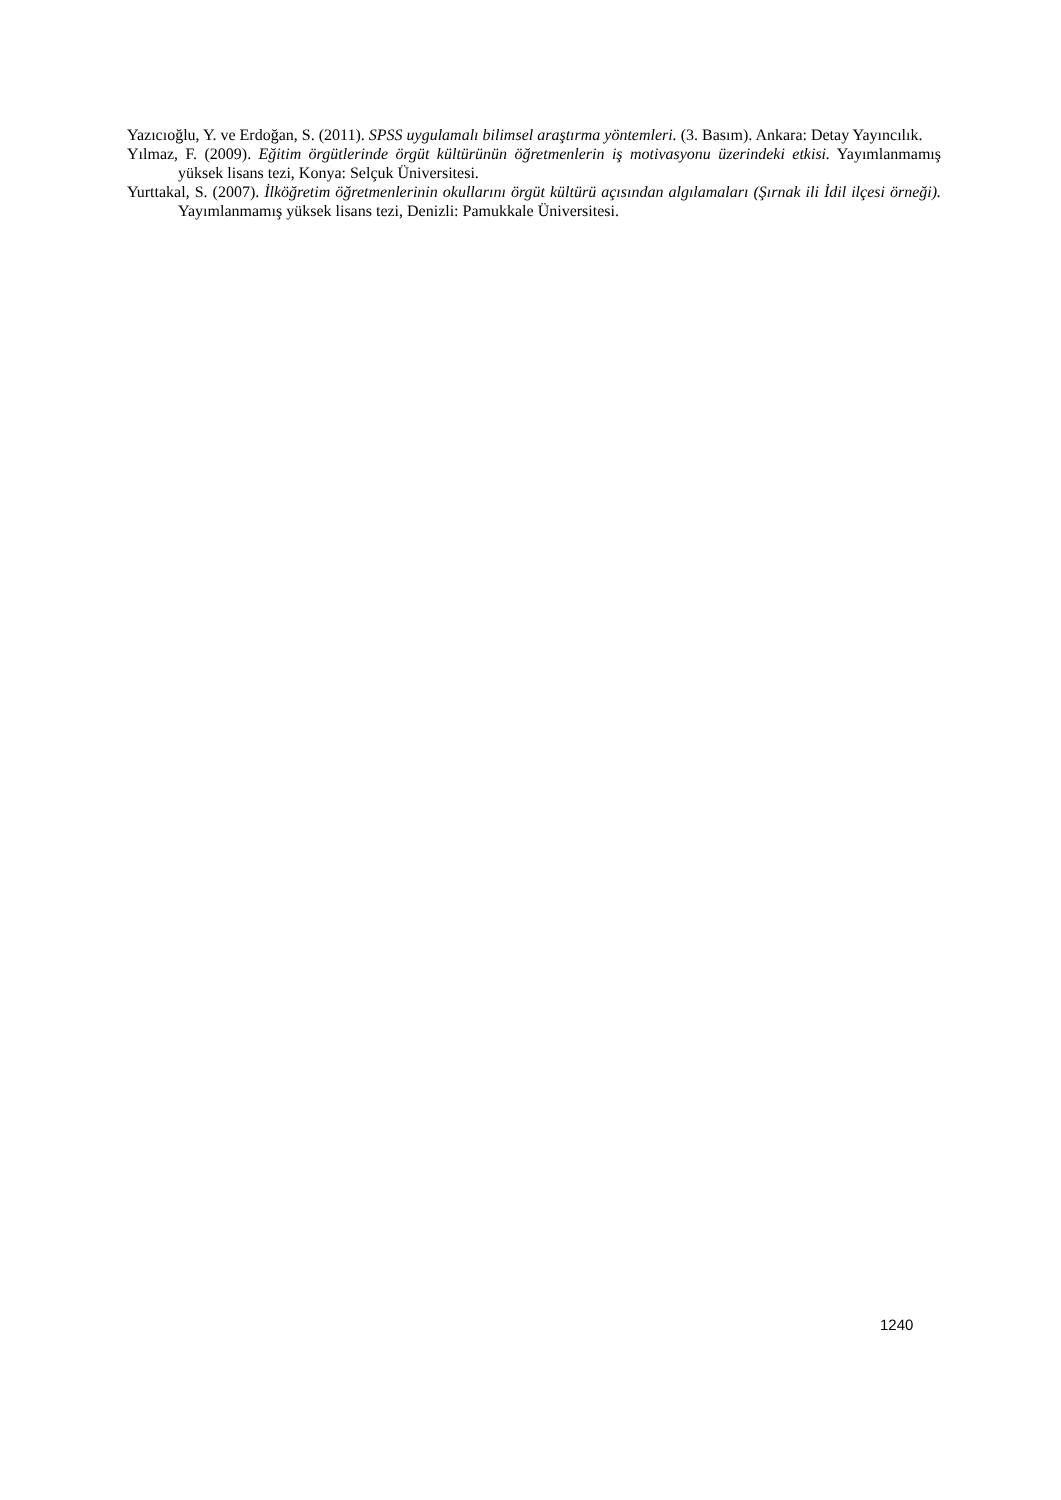Yazıcıoğlu, Y. ve Erdoğan, S. (2011). SPSS uygulamalı bilimsel araştırma yöntemleri. (3. Basım). Ankara: Detay Yayıncılık.
Yılmaz, F. (2009). Eğitim örgütlerinde örgüt kültürünün öğretmenlerin iş motivasyonu üzerindeki etkisi. Yayımlanmamış yüksek lisans tezi, Konya: Selçuk Üniversitesi.
Yurttakal, S. (2007). İlköğretim öğretmenlerinin okullarını örgüt kültürü açısından algılamaları (Şırnak ili İdil ilçesi örneği). Yayımlanmamış yüksek lisans tezi, Denizli: Pamukkale Üniversitesi.
1240